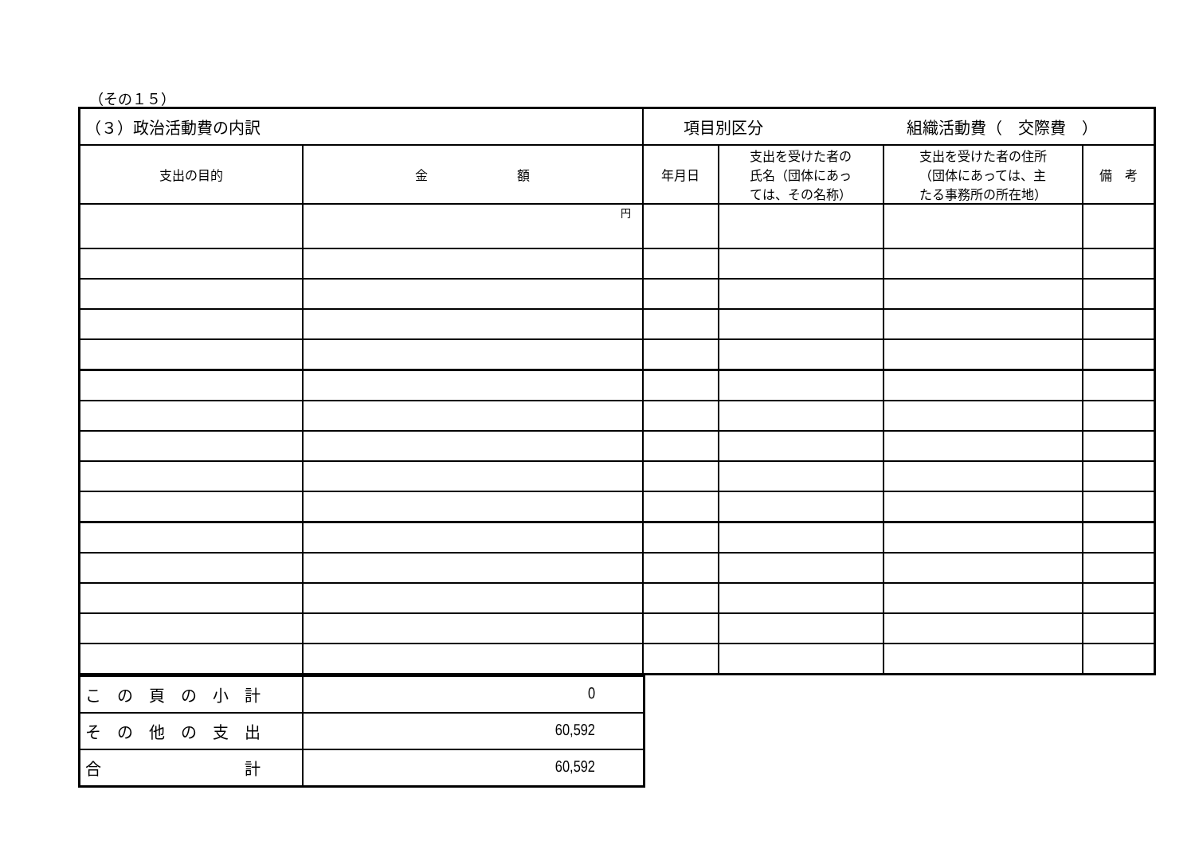（その１５）
| （３）政治活動費の内訳 | | 項目別区分 組織活動費（ 交際費 ） | | | |
| 支出の目的 | 金 額 | 年月日 | 支出を受けた者の 氏名（団体にあっ ては、その名称） | 支出を受けた者の住所 （団体にあっては、主 たる事務所の所在地） | 備 考 |
| | 円 | | | | |
| こ の 頁 の 小 計 | 0 |
| そ の 他 の 支 出 | 60,592 |
| 合 計 | 60,592 |